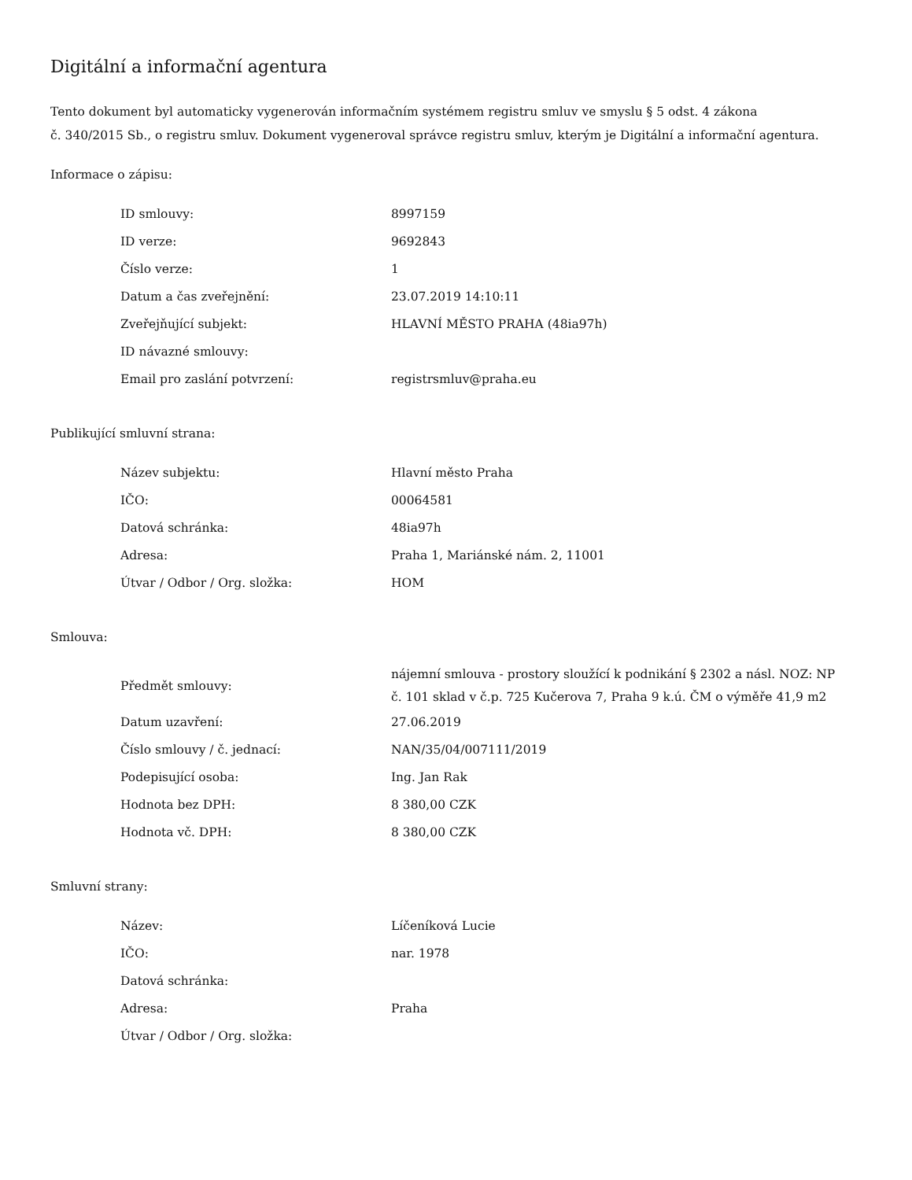Digitální a informační agentura
Tento dokument byl automaticky vygenerován informačním systémem registru smluv ve smyslu § 5 odst. 4 zákona
č. 340/2015 Sb., o registru smluv. Dokument vygeneroval správce registru smluv, kterým je Digitální a informační agentura.
Informace o zápisu:
| ID smlouvy: | 8997159 |
| ID verze: | 9692843 |
| Číslo verze: | 1 |
| Datum a čas zveřejnění: | 23.07.2019 14:10:11 |
| Zveřejňující subjekt: | HLAVNÍ MĚSTO PRAHA (48ia97h) |
| ID návazné smlouvy: | |
| Email pro zaslání potvrzení: | registrsmluv@praha.eu |
Publikující smluvní strana:
| Název subjektu: | Hlavní město Praha |
| IČO: | 00064581 |
| Datová schránka: | 48ia97h |
| Adresa: | Praha 1, Mariánské nám. 2, 11001 |
| Útvar / Odbor / Org. složka: | HOM |
Smlouva:
| Předmět smlouvy: | nájemní smlouva - prostory sloužící k podnikání § 2302 a násl. NOZ: NP č. 101 sklad v č.p. 725 Kučerova 7, Praha 9 k.ú. ČM o výměře 41,9 m2 |
| Datum uzavření: | 27.06.2019 |
| Číslo smlouvy / č. jednací: | NAN/35/04/007111/2019 |
| Podepisující osoba: | Ing. Jan Rak |
| Hodnota bez DPH: | 8 380,00 CZK |
| Hodnota vč. DPH: | 8 380,00 CZK |
Smluvní strany:
| Název: | Líčeníková Lucie |
| IČO: | nar. 1978 |
| Datová schránka: | |
| Adresa: | Praha |
| Útvar / Odbor / Org. složka: | |